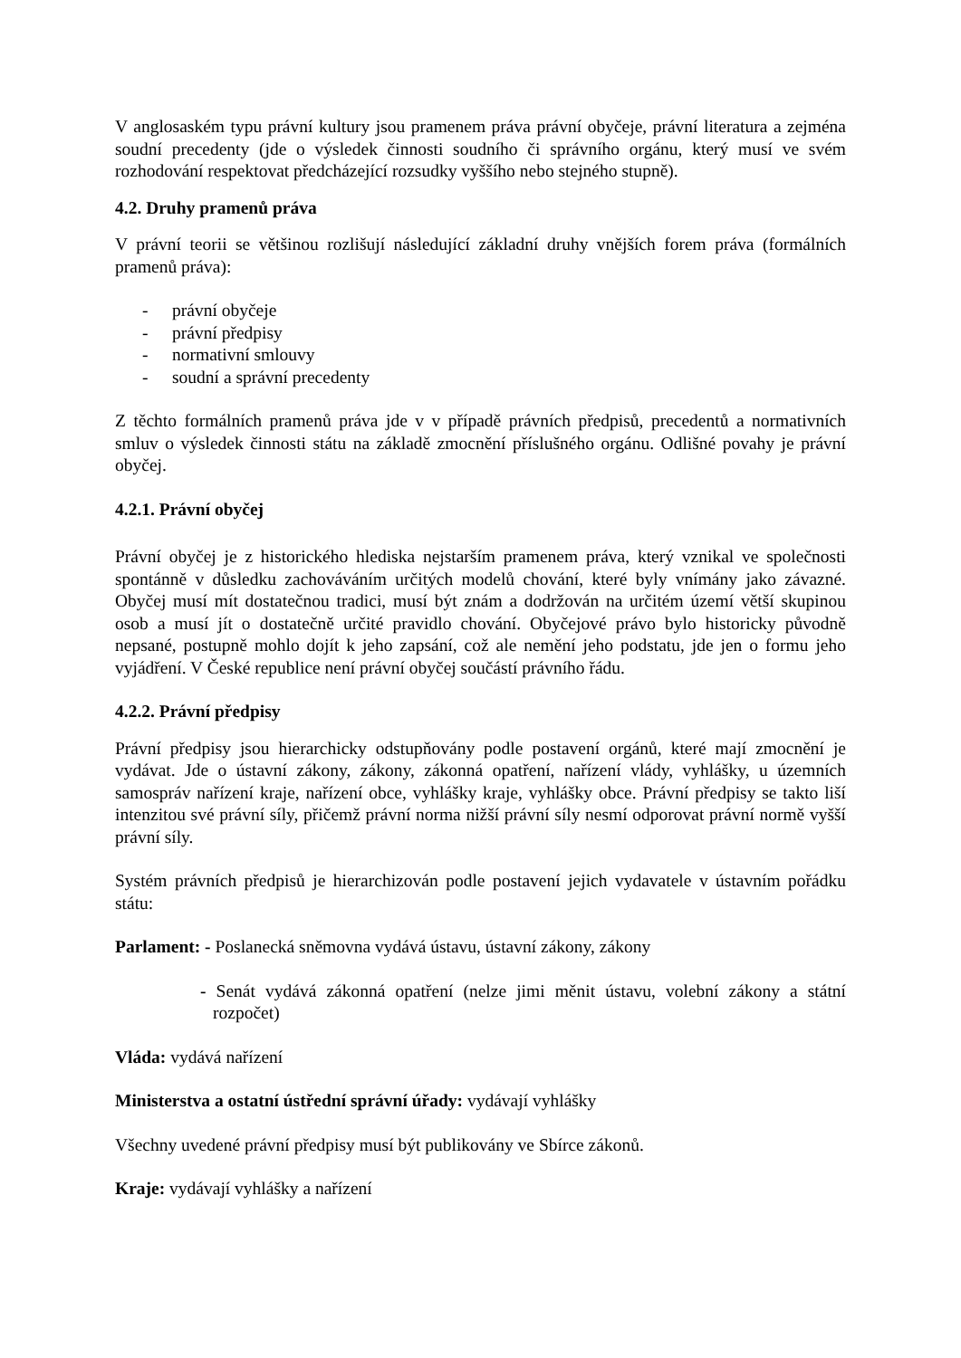V anglosaském typu právní kultury jsou pramenem práva právní obyčeje, právní literatura a zejména soudní precedenty (jde o výsledek činnosti soudního či správního orgánu, který musí ve svém rozhodování respektovat předcházející rozsudky vyššího nebo stejného stupně).
4.2. Druhy pramenů práva
V právní teorii se většinou rozlišují následující základní druhy vnějších forem práva (formálních pramenů práva):
- právní obyčeje
- právní předpisy
- normativní smlouvy
- soudní a správní precedenty
Z těchto formálních pramenů práva jde v v případě právních předpisů, precedentů a normativních smluv o výsledek činnosti státu na základě zmocnění příslušného orgánu. Odlišné povahy je právní obyčej.
4.2.1. Právní obyčej
Právní obyčej je z historického hlediska nejstarším pramenem práva, který vznikal ve společnosti spontánně v důsledku zachováváním určitých modelů chování, které byly vnímány jako závazné. Obyčej musí mít dostatečnou tradici, musí být znám a dodržován na určitém území větší skupinou osob a musí jít o dostatečně určité pravidlo chování. Obyčejové právo bylo historicky původně nepsané, postupně mohlo dojít k jeho zapsání, což ale nemění jeho podstatu, jde jen o formu jeho vyjádření. V České republice není právní obyčej součástí právního řádu.
4.2.2. Právní předpisy
Právní předpisy jsou hierarchicky odstupňovány podle postavení orgánů, které mají zmocnění je vydávat. Jde o ústavní zákony, zákony, zákonná opatření, nařízení vlády, vyhlášky, u územních samospráv nařízení kraje, nařízení obce, vyhlášky kraje, vyhlášky obce. Právní předpisy se takto liší intenzitou své právní síly, přičemž právní norma nižší právní síly nesmí odporovat právní normě vyšší právní síly.
Systém právních předpisů je hierarchizován podle postavení jejich vydavatele v ústavním pořádku státu:
Parlament: - Poslanecká sněmovna vydává ústavu, ústavní zákony, zákony
- Senát vydává zákonná opatření (nelze jimi měnit ústavu, volební zákony a státní rozpočet)
Vláda: vydává nařízení
Ministerstva a ostatní ústřední správní úřady: vydávají vyhlášky
Všechny uvedené právní předpisy musí být publikovány ve Sbírce zákonů.
Kraje: vydávají vyhlášky a nařízení